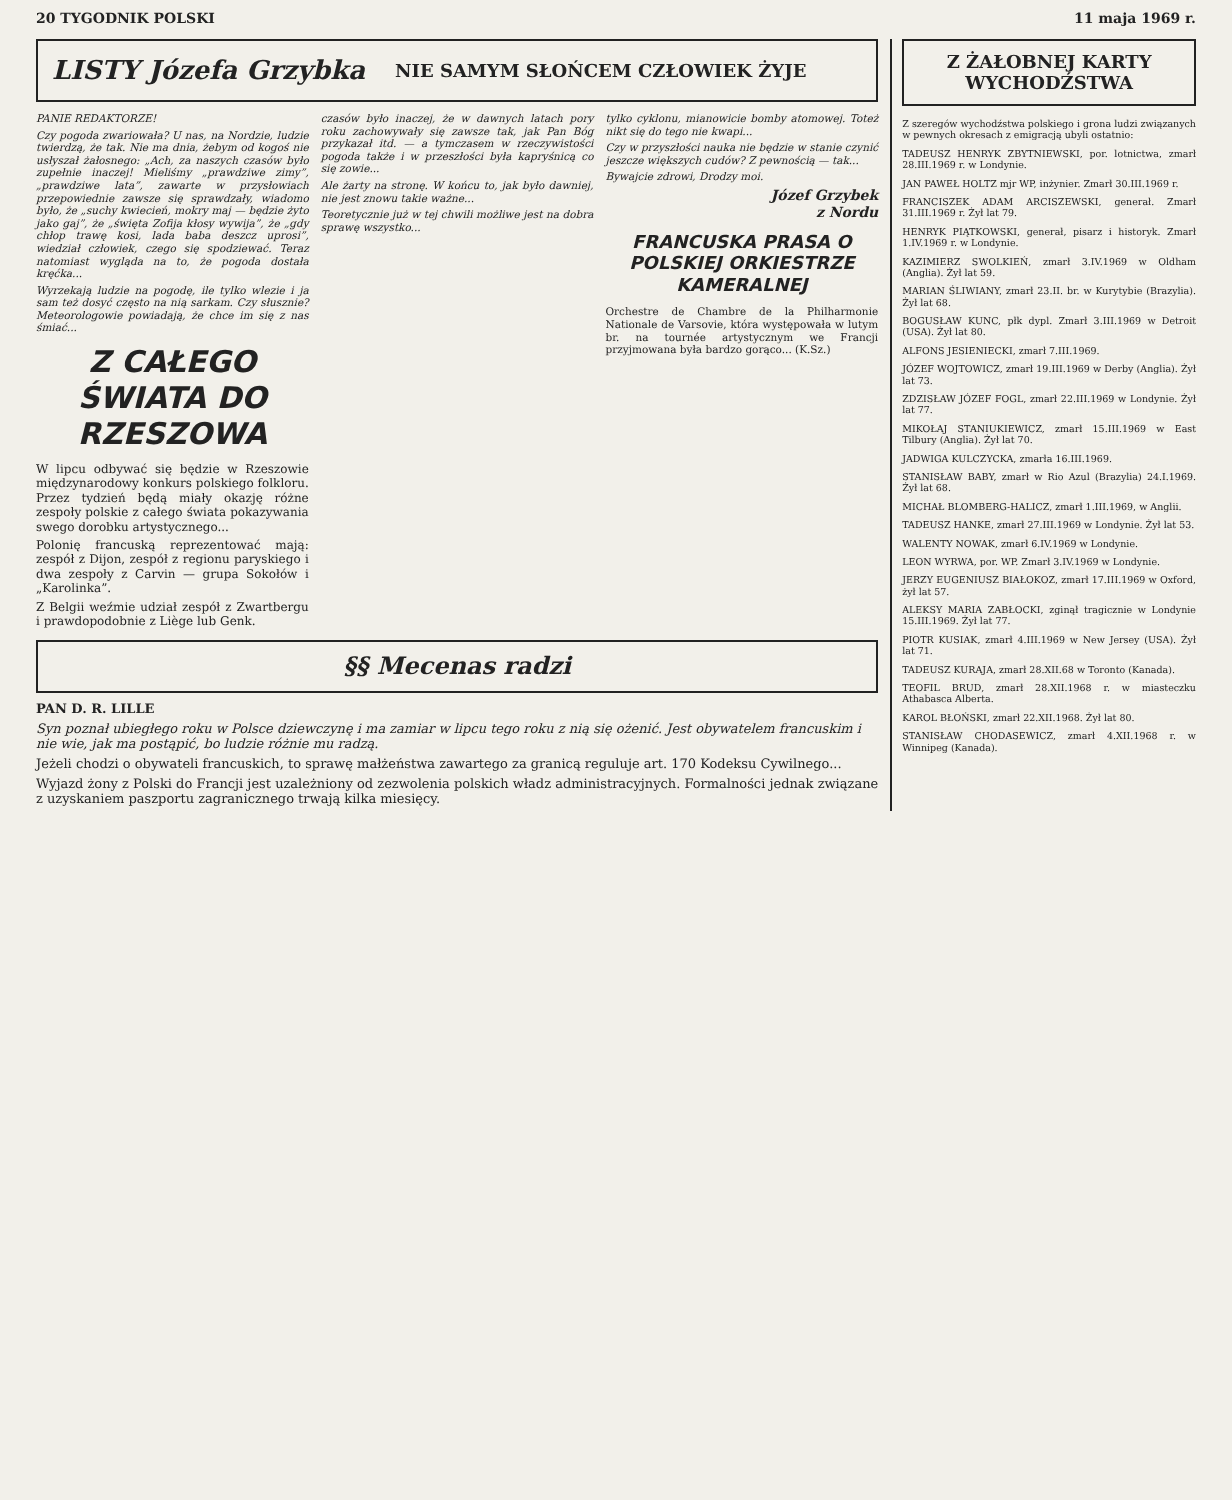20 TYGODNIK POLSKI 11 maja 1969 r.
LISTY Józefa Grzybka
NIE SAMYM SŁOŃCEM CZŁOWIEK ŻYJE
PANIE REDAKTORZE!
Czy pogoda zwariowała? U nas, na Nordzie, ludzie twierdzą, że tak. Nie ma dnia, żebym od kogoś nie usłyszał żałosnego: „Ach, za naszych czasów było zupełnie inaczej! Mieliśmy „prawdziwe zimy”, „prawdziwe lata”, zawarte w przysłowiach przepowiednie zawsze się sprawdzały, wiadomo było, że „suchy kwiecień, mokry maj — będzie żyto jako gaj”, że „święta Zofija kłosy wywija”, że „gdy chłop trawę kosi, lada baba deszcz uprosi”, wiedział człowiek, czego się spodziewać. Teraz natomiast wygląda na to, że pogoda dostała kręćka...
Wyrzekają ludzie na pogodę, ile tylko wlezie i ja sam też dosyć często na nią sarkam. Czy słusznie? Meteorologowie powiadają, że chce im się z nas śmiać...
Z CAŁEGO ŚWIATA DO RZESZOWA
W lipcu odbywać się będzie w Rzeszowie międzynarodowy konkurs polskiego folkloru. Przez tydzień będą miały okazję różne zespoły polskie z całego świata pokazywania swego dorobku artystycznego...
Polonię francuską reprezentować mają: zespół z Dijon, zespół z regionu paryskiego i dwa zespoły z Carvin — grupa Sokołów i „Karolinka”.
Z Belgii weźmie udział zespół z Zwartbergu i prawdopodobnie z Liège lub Genk.
czasów było inaczej, że w dawnych latach pory roku zachowywały się zawsze tak, jak Pan Bóg przykazał itd. — a tymczasem w rzeczywistości pogoda także i w przeszłości była kapryśnicą co się zowie...
Ale żarty na stronę. W końcu to, jak było dawniej, nie jest znowu takie ważne...
Teoretycznie już w tej chwili możliwe jest na dobra sprawę wszystko...
tylko cyklonu, mianowicie bomby atomowej. Toteż nikt się do tego nie kwapi...
Czy w przyszłości nauka nie będzie w stanie czynić jeszcze większych cudów? Z pewnością — tak...
Bywajcie zdrowi, Drodzy moi.
Józef Grzybek
z Nordu
FRANCUSKA PRASA O POLSKIEJ ORKIESTRZE KAMERALNEJ
Orchestre de Chambre de la Philharmonie Nationale de Varsovie, która występowała w lutym br. na tournée artystycznym we Francji przyjmowana była bardzo gorąco... (K.Sz.)
§§ Mecenas radzi
PAN D. R. LILLE
Syn poznał ubiegłego roku w Polsce dziewczynę i ma zamiar w lipcu tego roku z nią się ożenić. Jest obywatelem francuskim i nie wie, jak ma postąpić, bo ludzie różnie mu radzą.
Jeżeli chodzi o obywateli francuskich, to sprawę małżeństwa zawartego za granicą reguluje art. 170 Kodeksu Cywilnego...
Wyjazd żony z Polski do Francji jest uzależniony od zezwolenia polskich władz administracyjnych. Formalności jednak związane z uzyskaniem paszportu zagranicznego trwają kilka miesięcy.
Z ŻAŁOBNEJ KARTY WYCHODŹSTWA
Z szeregów wychodźstwa polskiego i grona ludzi związanych w pewnych okresach z emigracją ubyli ostatnio:
TADEUSZ HENRYK ZBYTNIEWSKI, por. lotnictwa, zmarł 28.III.1969 r. w Londynie.
JAN PAWEŁ HOLTZ mjr WP, inżynier. Zmarł 30.III.1969 r.
FRANCISZEK ADAM ARCISZEWSKI, generał. Zmarł 31.III.1969 r. Żył lat 79.
HENRYK PIĄTKOWSKI, generał, pisarz i historyk. Zmarł 1.IV.1969 r. w Londynie.
KAZIMIERZ SWOLKIEŃ, zmarł 3.IV.1969 w Oldham (Anglia). Żył lat 59.
MARIAN ŚLIWIANY, zmarł 23.II. br. w Kurytybie (Brazylia). Żył lat 68.
BOGUSŁAW KUNC, płk dypl. Zmarł 3.III.1969 w Detroit (USA). Żył lat 80.
ALFONS JESIENIECKI, zmarł 7.III.1969.
JÓZEF WOJTOWICZ, zmarł 19.III.1969 w Derby (Anglia). Żył lat 73.
ZDZISŁAW JÓZEF FOGL, zmarł 22.III.1969 w Londynie. Żył lat 77.
MIKOŁAJ STANIUKIEWICZ, zmarł 15.III.1969 w East Tilbury (Anglia). Żył lat 70.
JADWIGA KULCZYCKA, zmarła 16.III.1969.
STANISŁAW BABY, zmarł w Rio Azul (Brazylia) 24.I.1969. Żył lat 68.
MICHAŁ BLOMBERG-HALICZ, zmarł 1.III.1969, w Anglii.
TADEUSZ HANKE, zmarł 27.III.1969 w Londynie. Żył lat 53.
WALENTY NOWAK, zmarł 6.IV.1969 w Londynie.
LEON WYRWA, por. WP. Zmarł 3.IV.1969 w Londynie.
JERZY EUGENIUSZ BIAŁOKOZ, zmarł 17.III.1969 w Oxford, żył lat 57.
ALEKSY MARIA ZABŁOCKI, zginął tragicznie w Londynie 15.III.1969. Żył lat 77.
PIOTR KUSIAK, zmarł 4.III.1969 w New Jersey (USA). Żył lat 71.
TADEUSZ KURAJA, zmarł 28.XII.68 w Toronto (Kanada).
TEOFIL BRUD, zmarł 28.XII.1968 r. w miasteczku Athabasca Alberta.
KAROL BŁOŃSKI, zmarł 22.XII.1968. Żył lat 80.
STANISŁAW CHODASEWICZ, zmarł 4.XII.1968 r. w Winnipeg (Kanada).